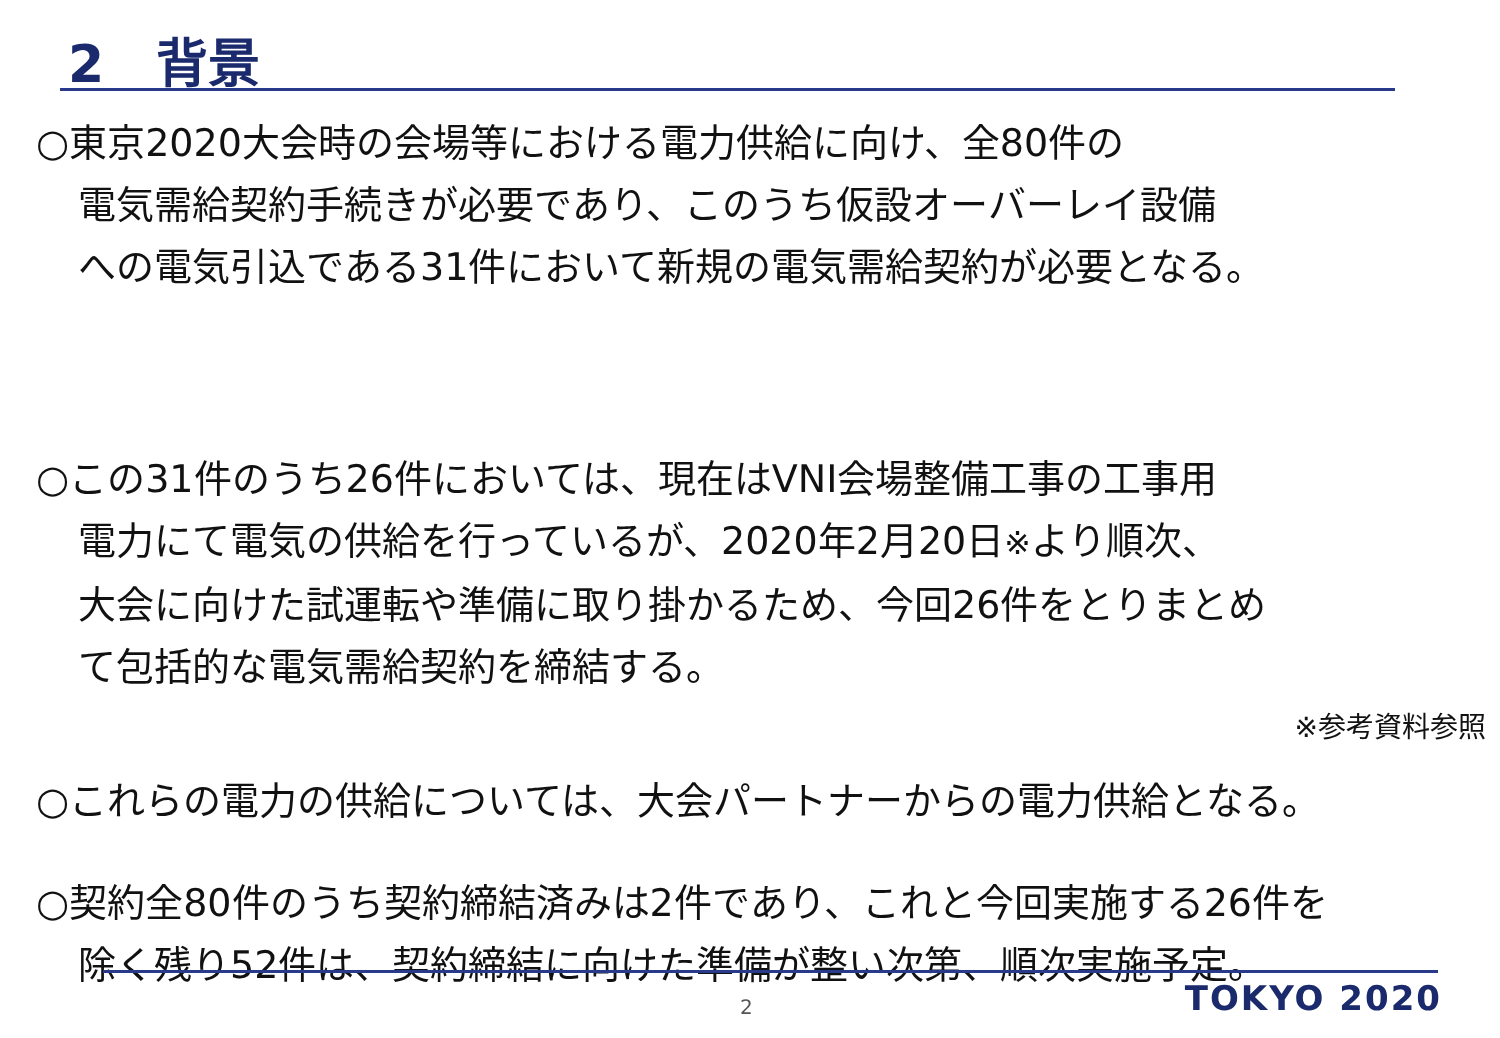2　背景
○東京2020大会時の会場等における電力供給に向け、全80件の
電気需給契約手続きが必要であり、このうち仮設オーバーレイ設備
への電気引込である31件において新規の電気需給契約が必要となる。
○この31件のうち26件においては、現在はVNI会場整備工事の工事用
電力にて電気の供給を行っているが、2020年2月20日※より順次、
大会に向けた試運転や準備に取り掛かるため、今回26件をとりまとめ
て包括的な電気需給契約を締結する。
※参考資料参照
○これらの電力の供給については、大会パートナーからの電力供給となる。
○契約全80件のうち契約締結済みは2件であり、これと今回実施する26件を
除く残り52件は、契約締結に向けた準備が整い次第、順次実施予定。
2 TOKYO 2020